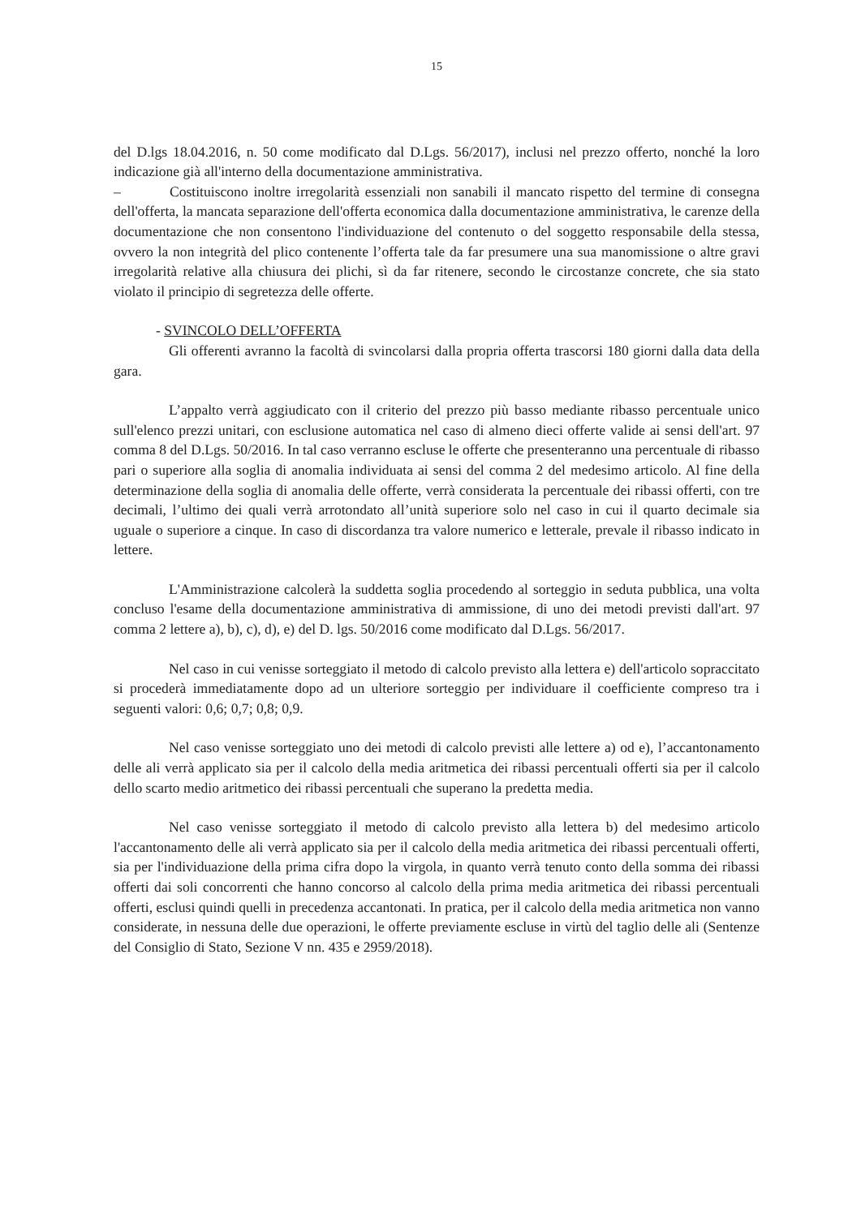15
del D.lgs 18.04.2016, n. 50 come modificato dal D.Lgs. 56/2017), inclusi nel prezzo offerto, nonché la loro indicazione già all'interno della documentazione amministrativa.
– Costituiscono inoltre irregolarità essenziali non sanabili il mancato rispetto del termine di consegna dell'offerta, la mancata separazione dell'offerta economica dalla documentazione amministrativa, le carenze della documentazione che non consentono l'individuazione del contenuto o del soggetto responsabile della stessa, ovvero la non integrità del plico contenente l’offerta tale da far presumere una sua manomissione o altre gravi irregolarità relative alla chiusura dei plichi, sì da far ritenere, secondo le circostanze concrete, che sia stato violato il principio di segretezza delle offerte.
- SVINCOLO DELL’OFFERTA
Gli offerenti avranno la facoltà di svincolarsi dalla propria offerta trascorsi 180 giorni dalla data della gara.
L’appalto verrà aggiudicato con il criterio del prezzo più basso mediante ribasso percentuale unico sull'elenco prezzi unitari, con esclusione automatica nel caso di almeno dieci offerte valide ai sensi dell'art. 97 comma 8 del D.Lgs. 50/2016. In tal caso verranno escluse le offerte che presenteranno una percentuale di ribasso pari o superiore alla soglia di anomalia individuata ai sensi del comma 2 del medesimo articolo. Al fine della determinazione della soglia di anomalia delle offerte, verrà considerata la percentuale dei ribassi offerti, con tre decimali, l’ultimo dei quali verrà arrotondato all’unità superiore solo nel caso in cui il quarto decimale sia uguale o superiore a cinque. In caso di discordanza tra valore numerico e letterale, prevale il ribasso indicato in lettere.
L'Amministrazione calcolerà la suddetta soglia procedendo al sorteggio in seduta pubblica, una volta concluso l'esame della documentazione amministrativa di ammissione, di uno dei metodi previsti dall'art. 97 comma 2 lettere a), b), c), d), e) del D. lgs. 50/2016 come modificato dal D.Lgs. 56/2017.
Nel caso in cui venisse sorteggiato il metodo di calcolo previsto alla lettera e) dell'articolo sopraccitato si procederà immediatamente dopo ad un ulteriore sorteggio per individuare il coefficiente compreso tra i seguenti valori: 0,6; 0,7; 0,8; 0,9.
Nel caso venisse sorteggiato uno dei metodi di calcolo previsti alle lettere a) od e), l’accantonamento delle ali verrà applicato sia per il calcolo della media aritmetica dei ribassi percentuali offerti sia per il calcolo dello scarto medio aritmetico dei ribassi percentuali che superano la predetta media.
Nel caso venisse sorteggiato il metodo di calcolo previsto alla lettera b) del medesimo articolo l'accantonamento delle ali verrà applicato sia per il calcolo della media aritmetica dei ribassi percentuali offerti, sia per l'individuazione della prima cifra dopo la virgola, in quanto verrà tenuto conto della somma dei ribassi offerti dai soli concorrenti che hanno concorso al calcolo della prima media aritmetica dei ribassi percentuali offerti, esclusi quindi quelli in precedenza accantonati. In pratica, per il calcolo della media aritmetica non vanno considerate, in nessuna delle due operazioni, le offerte previamente escluse in virtù del taglio delle ali (Sentenze del Consiglio di Stato, Sezione V nn. 435 e 2959/2018).